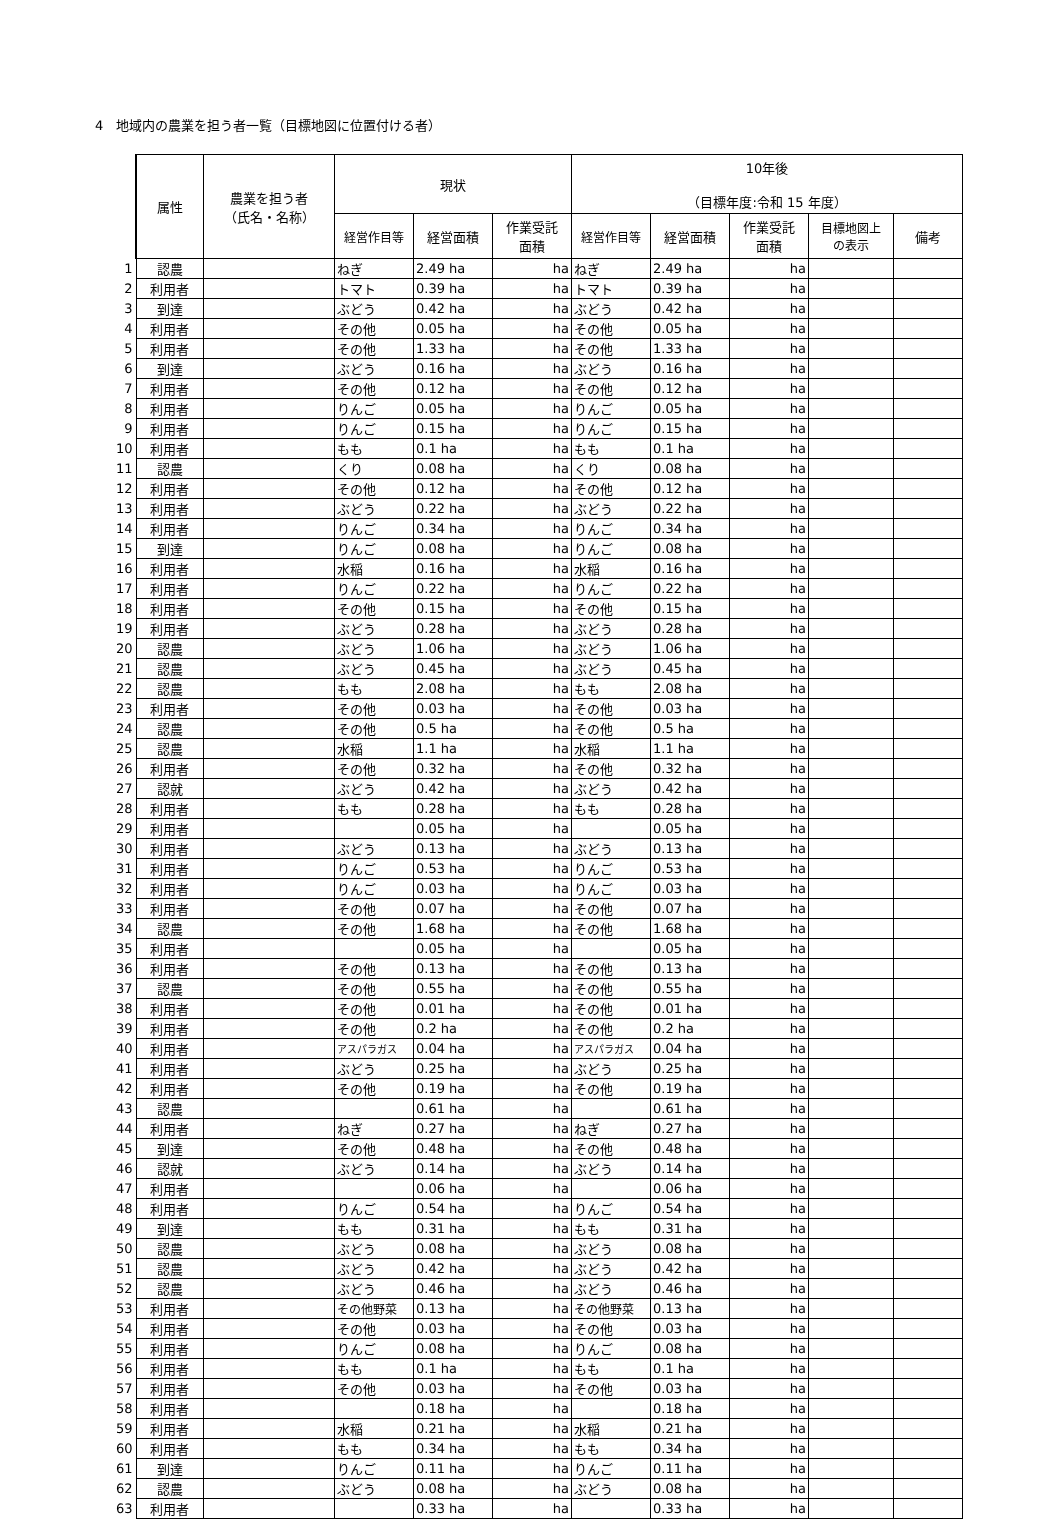4　地域内の農業を担う者一覧（目標地図に位置付ける者）
| | 属性 | 農業を担う者 （氏名・名称） | 現状 | | | 10年後 （目標年度:令和 15 年度） | | | | |
| | | | 経営作目等 | 経営面積 | 作業受託 面積 | 経営作目等 | 経営面積 | 作業受託 面積 | 目標地図上 の表示 | 備考 |
| 1 | 認農 | | ねぎ | 2.49 ha | ha | ねぎ | 2.49 ha | ha | | |
| 2 | 利用者 | | トマト | 0.39 ha | ha | トマト | 0.39 ha | ha | | |
| 3 | 到達 | | ぶどう | 0.42 ha | ha | ぶどう | 0.42 ha | ha | | |
| 4 | 利用者 | | その他 | 0.05 ha | ha | その他 | 0.05 ha | ha | | |
| 5 | 利用者 | | その他 | 1.33 ha | ha | その他 | 1.33 ha | ha | | |
| 6 | 到達 | | ぶどう | 0.16 ha | ha | ぶどう | 0.16 ha | ha | | |
| 7 | 利用者 | | その他 | 0.12 ha | ha | その他 | 0.12 ha | ha | | |
| 8 | 利用者 | | りんご | 0.05 ha | ha | りんご | 0.05 ha | ha | | |
| 9 | 利用者 | | りんご | 0.15 ha | ha | りんご | 0.15 ha | ha | | |
| 10 | 利用者 | | もも | 0.1 ha | ha | もも | 0.1 ha | ha | | |
| 11 | 認農 | | くり | 0.08 ha | ha | くり | 0.08 ha | ha | | |
| 12 | 利用者 | | その他 | 0.12 ha | ha | その他 | 0.12 ha | ha | | |
| 13 | 利用者 | | ぶどう | 0.22 ha | ha | ぶどう | 0.22 ha | ha | | |
| 14 | 利用者 | | りんご | 0.34 ha | ha | りんご | 0.34 ha | ha | | |
| 15 | 到達 | | りんご | 0.08 ha | ha | りんご | 0.08 ha | ha | | |
| 16 | 利用者 | | 水稲 | 0.16 ha | ha | 水稲 | 0.16 ha | ha | | |
| 17 | 利用者 | | りんご | 0.22 ha | ha | りんご | 0.22 ha | ha | | |
| 18 | 利用者 | | その他 | 0.15 ha | ha | その他 | 0.15 ha | ha | | |
| 19 | 利用者 | | ぶどう | 0.28 ha | ha | ぶどう | 0.28 ha | ha | | |
| 20 | 認農 | | ぶどう | 1.06 ha | ha | ぶどう | 1.06 ha | ha | | |
| 21 | 認農 | | ぶどう | 0.45 ha | ha | ぶどう | 0.45 ha | ha | | |
| 22 | 認農 | | もも | 2.08 ha | ha | もも | 2.08 ha | ha | | |
| 23 | 利用者 | | その他 | 0.03 ha | ha | その他 | 0.03 ha | ha | | |
| 24 | 認農 | | その他 | 0.5 ha | ha | その他 | 0.5 ha | ha | | |
| 25 | 認農 | | 水稲 | 1.1 ha | ha | 水稲 | 1.1 ha | ha | | |
| 26 | 利用者 | | その他 | 0.32 ha | ha | その他 | 0.32 ha | ha | | |
| 27 | 認就 | | ぶどう | 0.42 ha | ha | ぶどう | 0.42 ha | ha | | |
| 28 | 利用者 | | もも | 0.28 ha | ha | もも | 0.28 ha | ha | | |
| 29 | 利用者 | | | 0.05 ha | ha | | 0.05 ha | ha | | |
| 30 | 利用者 | | ぶどう | 0.13 ha | ha | ぶどう | 0.13 ha | ha | | |
| 31 | 利用者 | | りんご | 0.53 ha | ha | りんご | 0.53 ha | ha | | |
| 32 | 利用者 | | りんご | 0.03 ha | ha | りんご | 0.03 ha | ha | | |
| 33 | 利用者 | | その他 | 0.07 ha | ha | その他 | 0.07 ha | ha | | |
| 34 | 認農 | | その他 | 1.68 ha | ha | その他 | 1.68 ha | ha | | |
| 35 | 利用者 | | | 0.05 ha | ha | | 0.05 ha | ha | | |
| 36 | 利用者 | | その他 | 0.13 ha | ha | その他 | 0.13 ha | ha | | |
| 37 | 認農 | | その他 | 0.55 ha | ha | その他 | 0.55 ha | ha | | |
| 38 | 利用者 | | その他 | 0.01 ha | ha | その他 | 0.01 ha | ha | | |
| 39 | 利用者 | | その他 | 0.2 ha | ha | その他 | 0.2 ha | ha | | |
| 40 | 利用者 | | アスパラガス | 0.04 ha | ha | アスパラガス | 0.04 ha | ha | | |
| 41 | 利用者 | | ぶどう | 0.25 ha | ha | ぶどう | 0.25 ha | ha | | |
| 42 | 利用者 | | その他 | 0.19 ha | ha | その他 | 0.19 ha | ha | | |
| 43 | 認農 | | | 0.61 ha | ha | | 0.61 ha | ha | | |
| 44 | 利用者 | | ねぎ | 0.27 ha | ha | ねぎ | 0.27 ha | ha | | |
| 45 | 到達 | | その他 | 0.48 ha | ha | その他 | 0.48 ha | ha | | |
| 46 | 認就 | | ぶどう | 0.14 ha | ha | ぶどう | 0.14 ha | ha | | |
| 47 | 利用者 | | | 0.06 ha | ha | | 0.06 ha | ha | | |
| 48 | 利用者 | | りんご | 0.54 ha | ha | りんご | 0.54 ha | ha | | |
| 49 | 到達 | | もも | 0.31 ha | ha | もも | 0.31 ha | ha | | |
| 50 | 認農 | | ぶどう | 0.08 ha | ha | ぶどう | 0.08 ha | ha | | |
| 51 | 認農 | | ぶどう | 0.42 ha | ha | ぶどう | 0.42 ha | ha | | |
| 52 | 認農 | | ぶどう | 0.46 ha | ha | ぶどう | 0.46 ha | ha | | |
| 53 | 利用者 | | その他野菜 | 0.13 ha | ha | その他野菜 | 0.13 ha | ha | | |
| 54 | 利用者 | | その他 | 0.03 ha | ha | その他 | 0.03 ha | ha | | |
| 55 | 利用者 | | りんご | 0.08 ha | ha | りんご | 0.08 ha | ha | | |
| 56 | 利用者 | | もも | 0.1 ha | ha | もも | 0.1 ha | ha | | |
| 57 | 利用者 | | その他 | 0.03 ha | ha | その他 | 0.03 ha | ha | | |
| 58 | 利用者 | | | 0.18 ha | ha | | 0.18 ha | ha | | |
| 59 | 利用者 | | 水稲 | 0.21 ha | ha | 水稲 | 0.21 ha | ha | | |
| 60 | 利用者 | | もも | 0.34 ha | ha | もも | 0.34 ha | ha | | |
| 61 | 到達 | | りんご | 0.11 ha | ha | りんご | 0.11 ha | ha | | |
| 62 | 認農 | | ぶどう | 0.08 ha | ha | ぶどう | 0.08 ha | ha | | |
| 63 | 利用者 | | | 0.33 ha | ha | | 0.33 ha | ha | | |